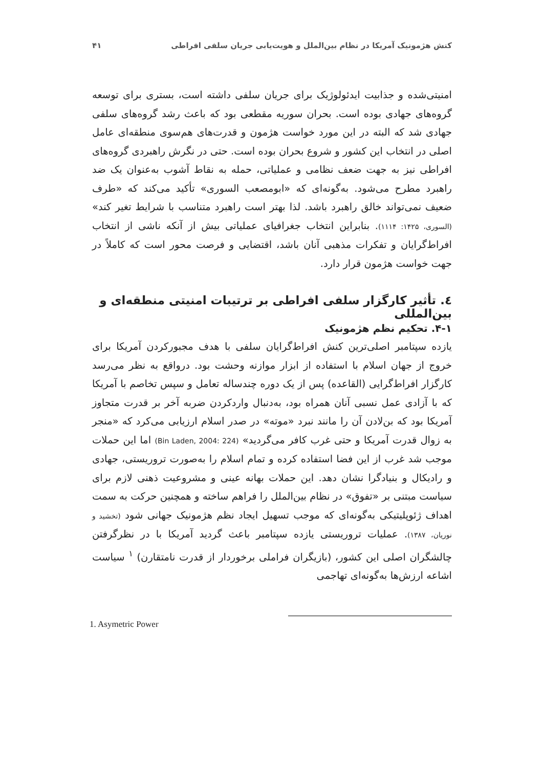کنش هژمونیک آمریکا در نظام بین‌الملل و هویت‌یابی جریان سلفی افراطی ۴۱
امنیتی‌شده و جذابیت ایدئولوژیک برای جریان سلفی داشته است، بستری برای توسعه گروه‌های جهادی بوده است. بحران سوریه مقطعی بود که باعث رشد گروه‌های سلفی جهادی شد که البته در این مورد خواست هژمون و قدرت‌های هم‌سوی منطقه‌ای عامل اصلی در انتخاب این کشور و شروع بحران بوده است. حتی در نگرش راهبردی گروه‌های افراطی نیز به جهت ضعف نظامی و عملیاتی، حمله به نقاط آشوب به‌عنوان یک ضد راهبرد مطرح می‌شود. به‌گونه‌ای که «ابومصعب السوری» تأکید می‌کند که «طرف ضعیف نمی‌تواند خالق راهبرد باشد. لذا بهتر است راهبرد متناسب با شرایط تغیر کند» (السوری، ۱۴۲۵: ۱۱۱۴). بنابراین انتخاب جغرافیای عملیاتی بیش از آنکه ناشی از انتخاب افراط‌گرایان و تفکرات مذهبی آنان باشد، اقتضایی و فرصت محور است که کاملاً در جهت خواست هژمون قرار دارد.
٤. تأثیر کارگزار سلفی افراطی بر ترتیبات امنیتی منطقه‌ای و بین‌المللی
۴-۱. تحکیم نظم هژمونیک
یازده سپتامبر اصلی‌ترین کنش افراط‌گرایان سلفی با هدف مجبورکردن آمریکا برای خروج از جهان اسلام با استفاده از ابزار موازنه وحشت بود. درواقع به نظر می‌رسد کارگزار افراط‌گرایی (القاعده) پس از یک دوره چندساله تعامل و سپس تخاصم با آمریکا که با آزادی عمل نسبی آنان همراه بود، به‌دنبال واردکردن ضربه آخر بر قدرت متجاوز آمریکا بود که بن‌لادن آن را مانند نبرد «موته» در صدر اسلام ارزیابی می‌کرد که «منجر به زوال قدرت آمریکا و حتی غرب کافر می‌گردید» (Bin Laden, 2004: 224) اما این حملات موجب شد غرب از این فضا استفاده کرده و تمام اسلام را به‌صورت تروریستی، جهادی و رادیکال و بنیادگرا نشان دهد. این حملات بهانه عینی و مشروعیت ذهنی لازم برای سیاست مبتنی بر «تفوق» در نظام بین‌الملل را فراهم ساخته و همچنین حرکت به سمت اهداف ژئوپلیتیکی به‌گونه‌ای که موجب تسهیل ایجاد نظم هژمونیک جهانی شود (تخشید و نوریان، ۱۳۸۷). عملیات تروریستی یازده سپتامبر باعث گردید آمریکا با در نظرگرفتن چالشگران اصلی این کشور، (بازیگران فراملی برخوردار از قدرت نامتقارن) <sup>۱</sup> سیاست اشاعه ارزش‌ها به‌گونه‌ای تهاجمی
1. Asymetric Power